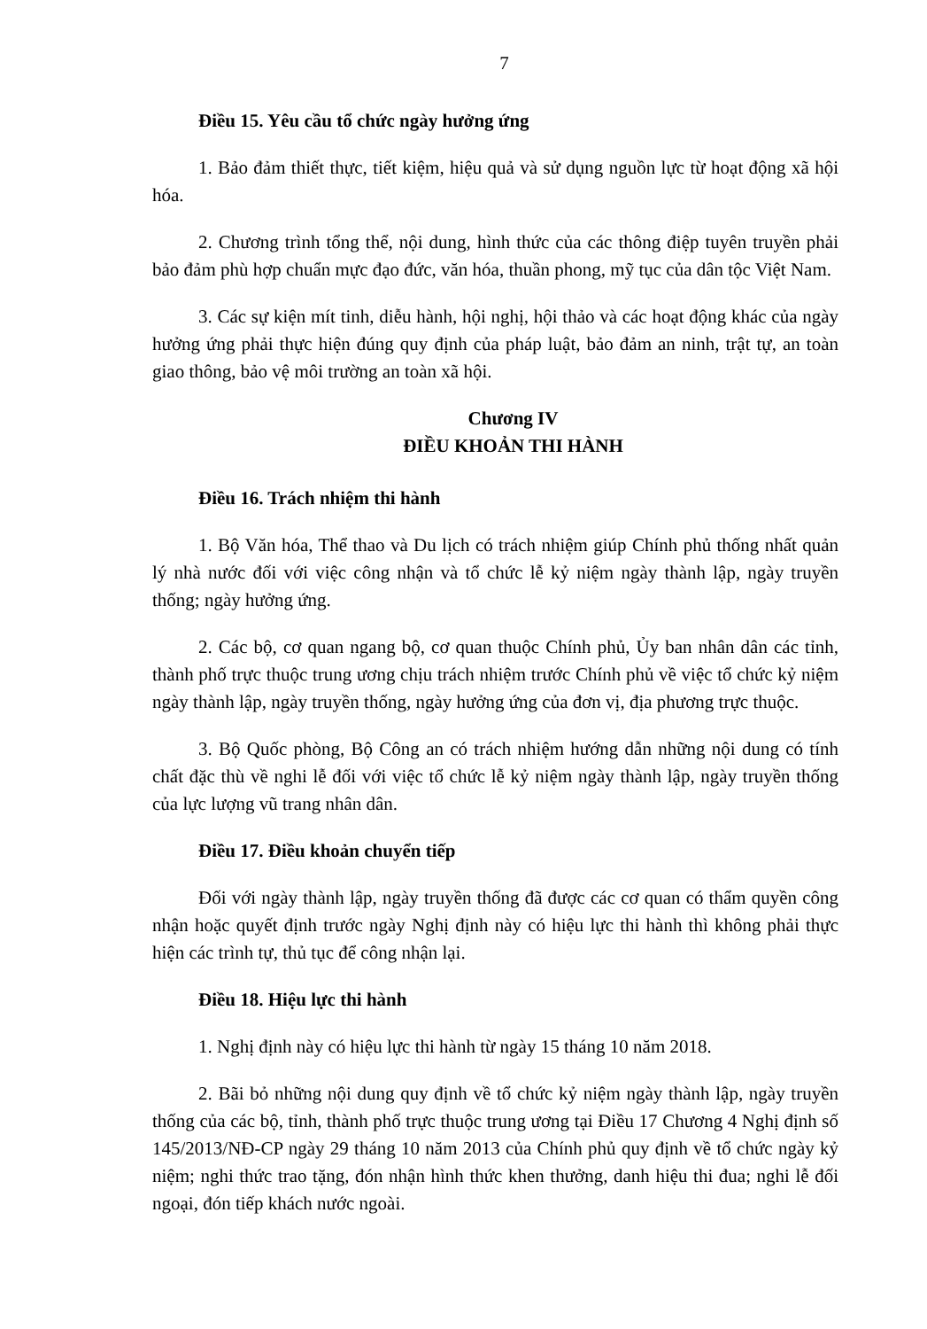7
Điều 15. Yêu cầu tổ chức ngày hưởng ứng
1. Bảo đảm thiết thực, tiết kiệm, hiệu quả và sử dụng nguồn lực từ hoạt động xã hội hóa.
2. Chương trình tổng thể, nội dung, hình thức của các thông điệp tuyên truyền phải bảo đảm phù hợp chuẩn mực đạo đức, văn hóa, thuần phong, mỹ tục của dân tộc Việt Nam.
3. Các sự kiện mít tinh, diễu hành, hội nghị, hội thảo và các hoạt động khác của ngày hưởng ứng phải thực hiện đúng quy định của pháp luật, bảo đảm an ninh, trật tự, an toàn giao thông, bảo vệ môi trường an toàn xã hội.
Chương IV
ĐIỀU KHOẢN THI HÀNH
Điều 16. Trách nhiệm thi hành
1. Bộ Văn hóa, Thể thao và Du lịch có trách nhiệm giúp Chính phủ thống nhất quản lý nhà nước đối với việc công nhận và tổ chức lễ kỷ niệm ngày thành lập, ngày truyền thống; ngày hưởng ứng.
2. Các bộ, cơ quan ngang bộ, cơ quan thuộc Chính phủ, Ủy ban nhân dân các tỉnh, thành phố trực thuộc trung ương chịu trách nhiệm trước Chính phủ về việc tổ chức kỷ niệm ngày thành lập, ngày truyền thống, ngày hưởng ứng của đơn vị, địa phương trực thuộc.
3. Bộ Quốc phòng, Bộ Công an có trách nhiệm hướng dẫn những nội dung có tính chất đặc thù về nghi lễ đối với việc tổ chức lễ kỷ niệm ngày thành lập, ngày truyền thống của lực lượng vũ trang nhân dân.
Điều 17. Điều khoản chuyển tiếp
Đối với ngày thành lập, ngày truyền thống đã được các cơ quan có thẩm quyền công nhận hoặc quyết định trước ngày Nghị định này có hiệu lực thi hành thì không phải thực hiện các trình tự, thủ tục để công nhận lại.
Điều 18. Hiệu lực thi hành
1. Nghị định này có hiệu lực thi hành từ ngày 15 tháng 10 năm 2018.
2. Bãi bỏ những nội dung quy định về tổ chức kỷ niệm ngày thành lập, ngày truyền thống của các bộ, tỉnh, thành phố trực thuộc trung ương tại Điều 17 Chương 4 Nghị định số 145/2013/NĐ-CP ngày 29 tháng 10 năm 2013 của Chính phủ quy định về tổ chức ngày kỷ niệm; nghi thức trao tặng, đón nhận hình thức khen thưởng, danh hiệu thi đua; nghi lễ đối ngoại, đón tiếp khách nước ngoài.